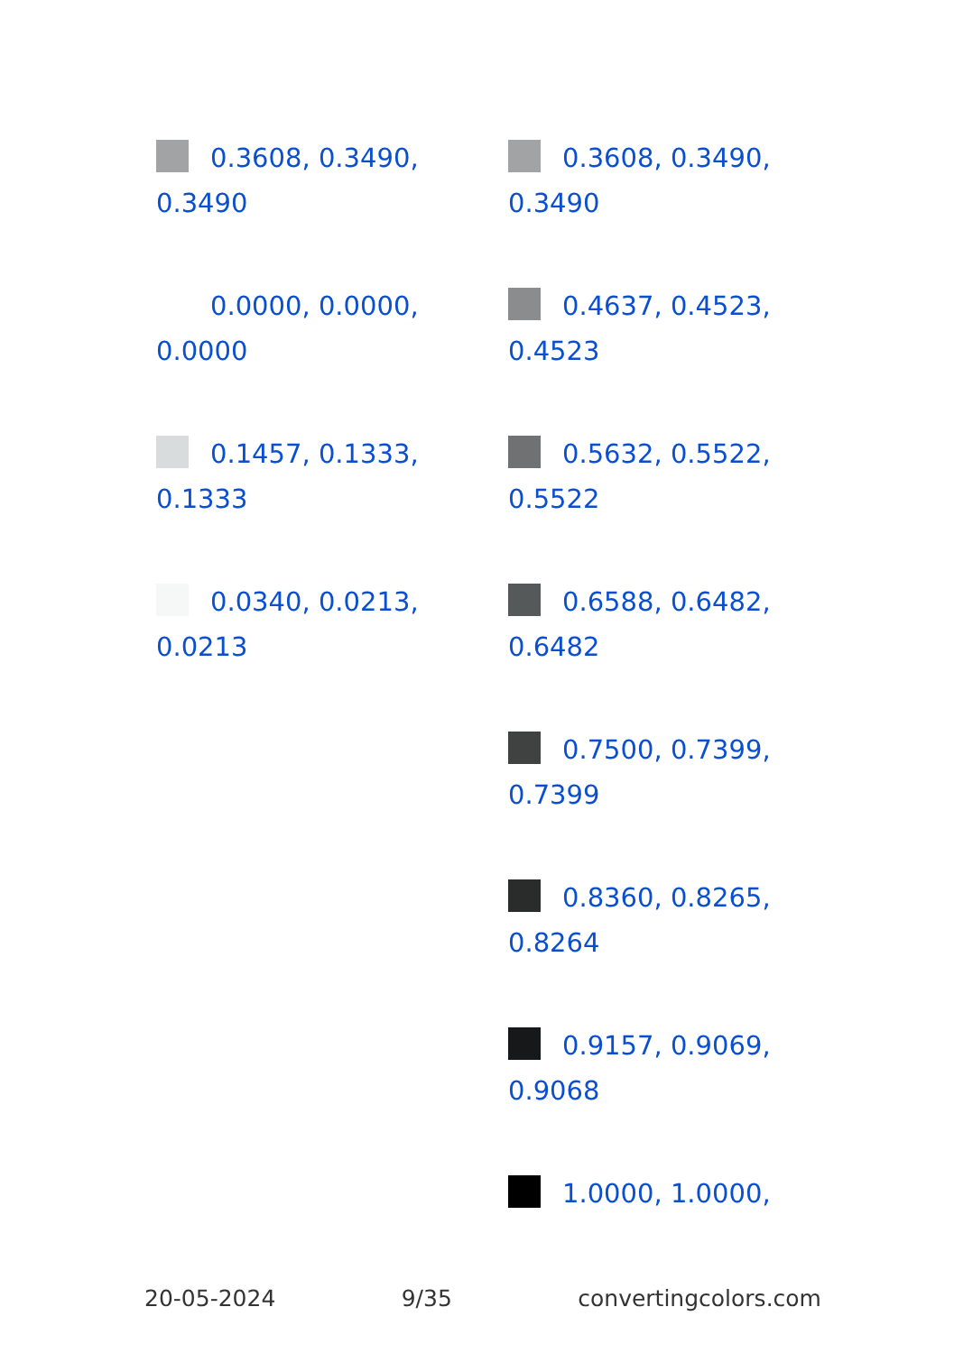0.3608, 0.3490, 0.3490
0.0000, 0.0000, 0.0000
0.1457, 0.1333, 0.1333
0.0340, 0.0213, 0.0213
0.3608, 0.3490, 0.3490
0.4637, 0.4523, 0.4523
0.5632, 0.5522, 0.5522
0.6588, 0.6482, 0.6482
0.7500, 0.7399, 0.7399
0.8360, 0.8265, 0.8264
0.9157, 0.9069, 0.9068
1.0000, 1.0000,
20-05-2024 9/35 convertingcolors.com